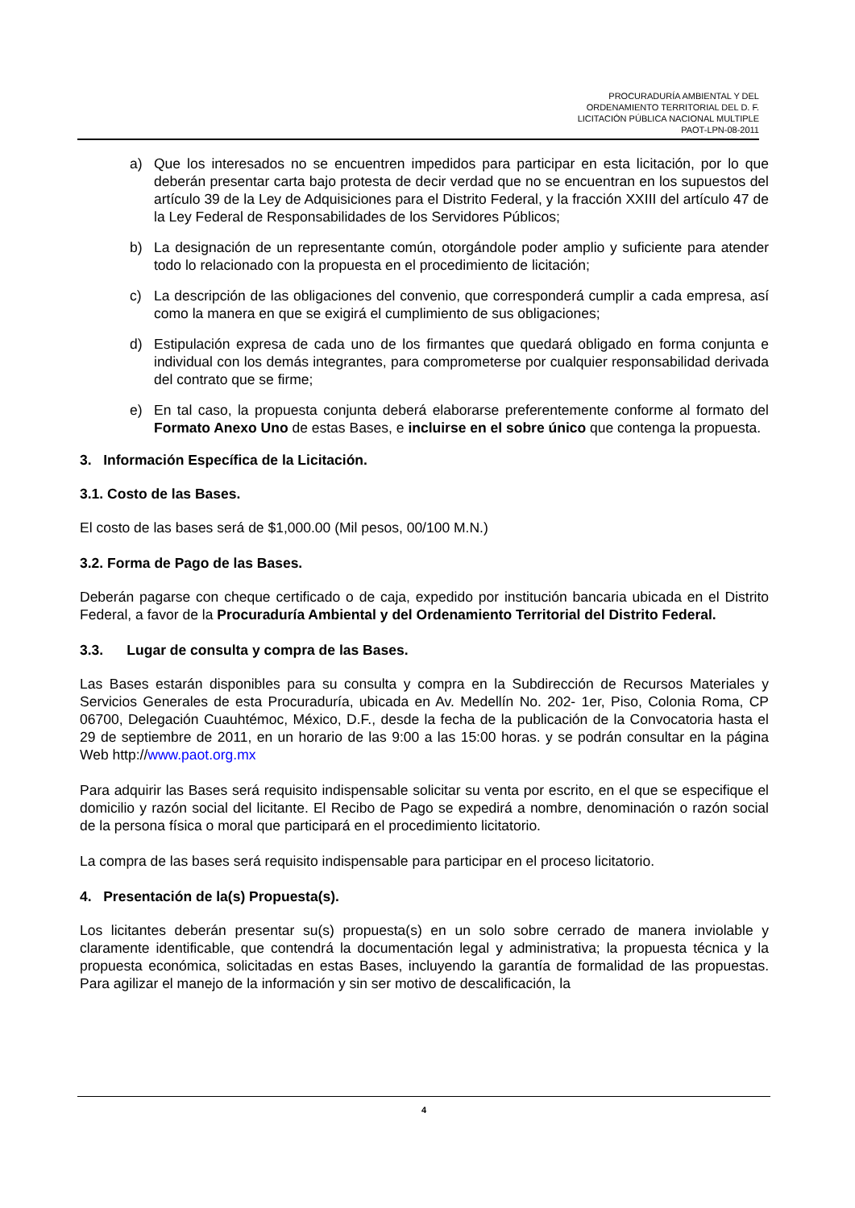PROCURADURÍA AMBIENTAL Y DEL
ORDENAMIENTO TERRITORIAL DEL D. F.
LICITACIÓN PÚBLICA NACIONAL MULTIPLE
PAOT-LPN-08-2011
a) Que los interesados no se encuentren impedidos para participar en esta licitación, por lo que deberán presentar carta bajo protesta de decir verdad que no se encuentran en los supuestos del artículo 39 de la Ley de Adquisiciones para el Distrito Federal, y la fracción XXIII del artículo 47 de la Ley Federal de Responsabilidades de los Servidores Públicos;
b) La designación de un representante común, otorgándole poder amplio y suficiente para atender todo lo relacionado con la propuesta en el procedimiento de licitación;
c) La descripción de las obligaciones del convenio, que corresponderá cumplir a cada empresa, así como la manera en que se exigirá el cumplimiento de sus obligaciones;
d) Estipulación expresa de cada uno de los firmantes que quedará obligado en forma conjunta e individual con los demás integrantes, para comprometerse por cualquier responsabilidad derivada del contrato que se firme;
e) En tal caso, la propuesta conjunta deberá elaborarse preferentemente conforme al formato del Formato Anexo Uno de estas Bases, e incluirse en el sobre único que contenga la propuesta.
3. Información Específica de la Licitación.
3.1. Costo de las Bases.
El costo de las bases será de $1,000.00 (Mil pesos, 00/100 M.N.)
3.2. Forma de Pago de las Bases.
Deberán pagarse con cheque certificado o de caja, expedido por institución bancaria ubicada en el Distrito Federal, a favor de la Procuraduría Ambiental y del Ordenamiento Territorial del Distrito Federal.
3.3. Lugar de consulta y compra de las Bases.
Las Bases estarán disponibles para su consulta y compra en la Subdirección de Recursos Materiales y Servicios Generales de esta Procuraduría, ubicada en Av. Medellín No. 202- 1er, Piso, Colonia Roma, CP 06700, Delegación Cuauhtémoc, México, D.F., desde la fecha de la publicación de la Convocatoria hasta el 29 de septiembre de 2011, en un horario de las 9:00 a las 15:00 horas. y se podrán consultar en la página Web http://www.paot.org.mx
Para adquirir las Bases será requisito indispensable solicitar su venta por escrito, en el que se especifique el domicilio y razón social del licitante. El Recibo de Pago se expedirá a nombre, denominación o razón social de la persona física o moral que participará en el procedimiento licitatorio.
La compra de las bases será requisito indispensable para participar en el proceso licitatorio.
4. Presentación de la(s) Propuesta(s).
Los licitantes deberán presentar su(s) propuesta(s) en un solo sobre cerrado de manera inviolable y claramente identificable, que contendrá la documentación legal y administrativa; la propuesta técnica y la propuesta económica, solicitadas en estas Bases, incluyendo la garantía de formalidad de las propuestas. Para agilizar el manejo de la información y sin ser motivo de descalificación, la
4